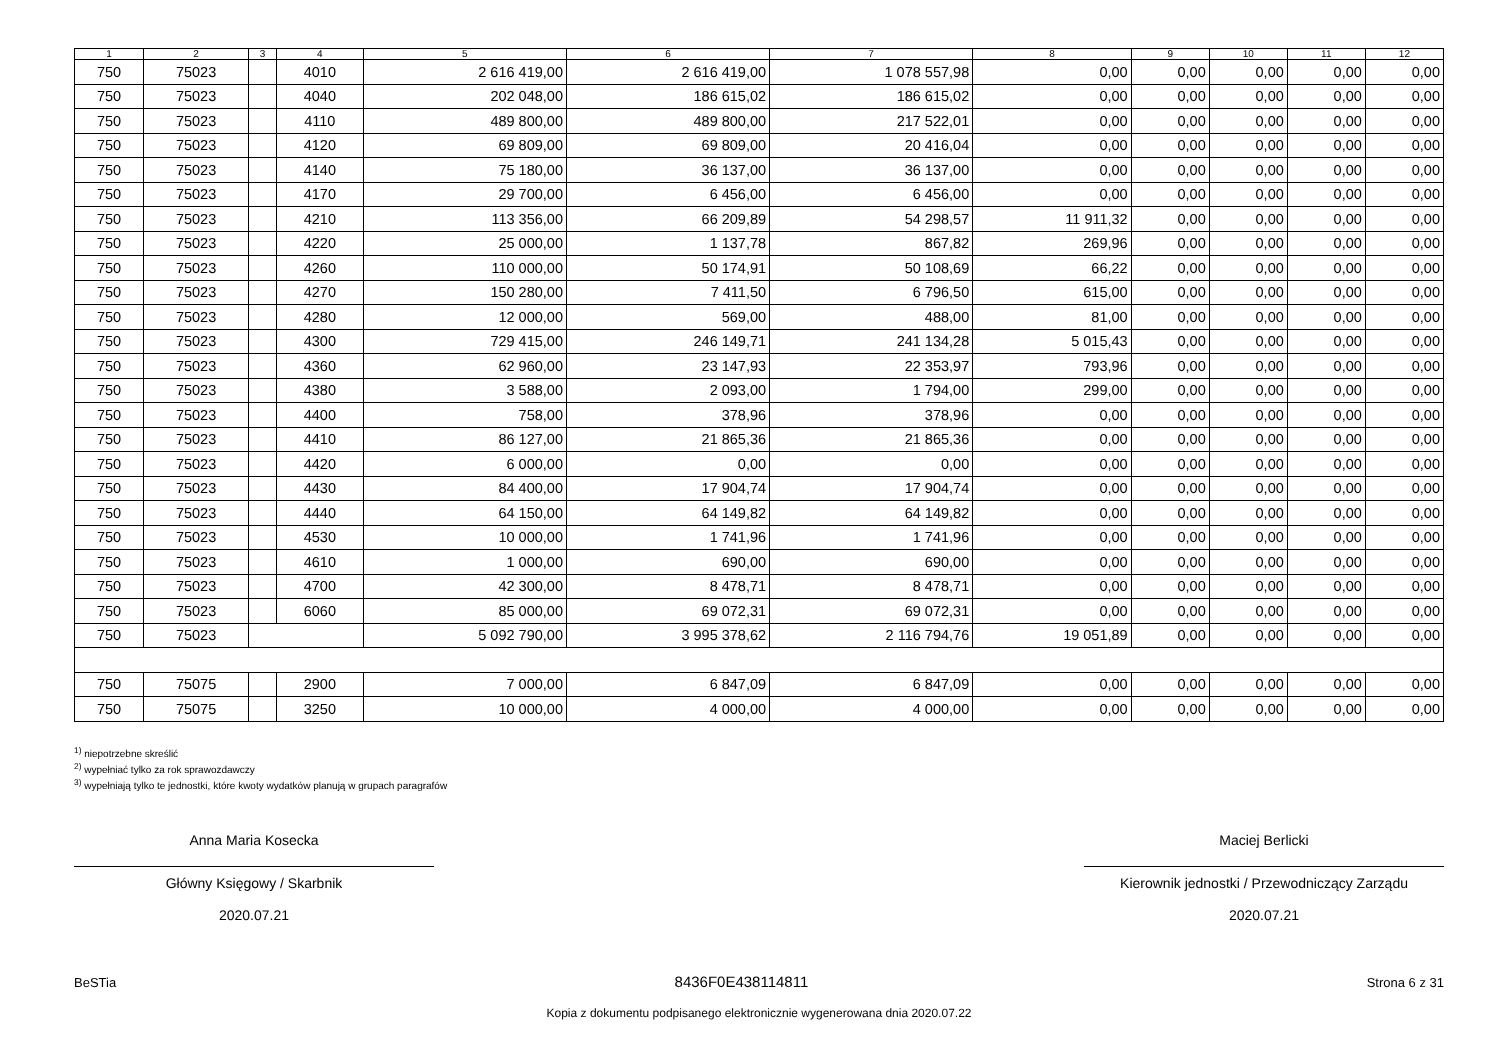| 1 | 2 | 3 | 4 | 5 | 6 | 7 | 8 | 9 | 10 | 11 | 12 |
| --- | --- | --- | --- | --- | --- | --- | --- | --- | --- | --- | --- |
| 750 | 75023 | | 4010 | 2 616 419,00 | 2 616 419,00 | 1 078 557,98 | 0,00 | 0,00 | 0,00 | 0,00 | 0,00 |
| 750 | 75023 | | 4040 | 202 048,00 | 186 615,02 | 186 615,02 | 0,00 | 0,00 | 0,00 | 0,00 | 0,00 |
| 750 | 75023 | | 4110 | 489 800,00 | 489 800,00 | 217 522,01 | 0,00 | 0,00 | 0,00 | 0,00 | 0,00 |
| 750 | 75023 | | 4120 | 69 809,00 | 69 809,00 | 20 416,04 | 0,00 | 0,00 | 0,00 | 0,00 | 0,00 |
| 750 | 75023 | | 4140 | 75 180,00 | 36 137,00 | 36 137,00 | 0,00 | 0,00 | 0,00 | 0,00 | 0,00 |
| 750 | 75023 | | 4170 | 29 700,00 | 6 456,00 | 6 456,00 | 0,00 | 0,00 | 0,00 | 0,00 | 0,00 |
| 750 | 75023 | | 4210 | 113 356,00 | 66 209,89 | 54 298,57 | 11 911,32 | 0,00 | 0,00 | 0,00 | 0,00 |
| 750 | 75023 | | 4220 | 25 000,00 | 1 137,78 | 867,82 | 269,96 | 0,00 | 0,00 | 0,00 | 0,00 |
| 750 | 75023 | | 4260 | 110 000,00 | 50 174,91 | 50 108,69 | 66,22 | 0,00 | 0,00 | 0,00 | 0,00 |
| 750 | 75023 | | 4270 | 150 280,00 | 7 411,50 | 6 796,50 | 615,00 | 0,00 | 0,00 | 0,00 | 0,00 |
| 750 | 75023 | | 4280 | 12 000,00 | 569,00 | 488,00 | 81,00 | 0,00 | 0,00 | 0,00 | 0,00 |
| 750 | 75023 | | 4300 | 729 415,00 | 246 149,71 | 241 134,28 | 5 015,43 | 0,00 | 0,00 | 0,00 | 0,00 |
| 750 | 75023 | | 4360 | 62 960,00 | 23 147,93 | 22 353,97 | 793,96 | 0,00 | 0,00 | 0,00 | 0,00 |
| 750 | 75023 | | 4380 | 3 588,00 | 2 093,00 | 1 794,00 | 299,00 | 0,00 | 0,00 | 0,00 | 0,00 |
| 750 | 75023 | | 4400 | 758,00 | 378,96 | 378,96 | 0,00 | 0,00 | 0,00 | 0,00 | 0,00 |
| 750 | 75023 | | 4410 | 86 127,00 | 21 865,36 | 21 865,36 | 0,00 | 0,00 | 0,00 | 0,00 | 0,00 |
| 750 | 75023 | | 4420 | 6 000,00 | 0,00 | 0,00 | 0,00 | 0,00 | 0,00 | 0,00 | 0,00 |
| 750 | 75023 | | 4430 | 84 400,00 | 17 904,74 | 17 904,74 | 0,00 | 0,00 | 0,00 | 0,00 | 0,00 |
| 750 | 75023 | | 4440 | 64 150,00 | 64 149,82 | 64 149,82 | 0,00 | 0,00 | 0,00 | 0,00 | 0,00 |
| 750 | 75023 | | 4530 | 10 000,00 | 1 741,96 | 1 741,96 | 0,00 | 0,00 | 0,00 | 0,00 | 0,00 |
| 750 | 75023 | | 4610 | 1 000,00 | 690,00 | 690,00 | 0,00 | 0,00 | 0,00 | 0,00 | 0,00 |
| 750 | 75023 | | 4700 | 42 300,00 | 8 478,71 | 8 478,71 | 0,00 | 0,00 | 0,00 | 0,00 | 0,00 |
| 750 | 75023 | | 6060 | 85 000,00 | 69 072,31 | 69 072,31 | 0,00 | 0,00 | 0,00 | 0,00 | 0,00 |
| 750 | 75023 | | | 5 092 790,00 | 3 995 378,62 | 2 116 794,76 | 19 051,89 | 0,00 | 0,00 | 0,00 | 0,00 |
| 750 | 75075 | | 2900 | 7 000,00 | 6 847,09 | 6 847,09 | 0,00 | 0,00 | 0,00 | 0,00 | 0,00 |
| 750 | 75075 | | 3250 | 10 000,00 | 4 000,00 | 4 000,00 | 0,00 | 0,00 | 0,00 | 0,00 | 0,00 |
<sup>1)</sup> niepotrzebne skreślić
<sup>2)</sup> wypełniać tylko za rok sprawozdawczy
<sup>3)</sup> wypełniają tylko te jednostki, które kwoty wydatków planują w grupach paragrafów
Anna Maria Kosecka
Główny Księgowy / Skarbnik
2020.07.21
Maciej Berlicki
Kierownik jednostki / Przewodniczący Zarządu
2020.07.21
BeSTia 8436F0E438114811 Strona 6 z 31
Kopia z dokumentu podpisanego elektronicznie wygenerowana dnia 2020.07.22